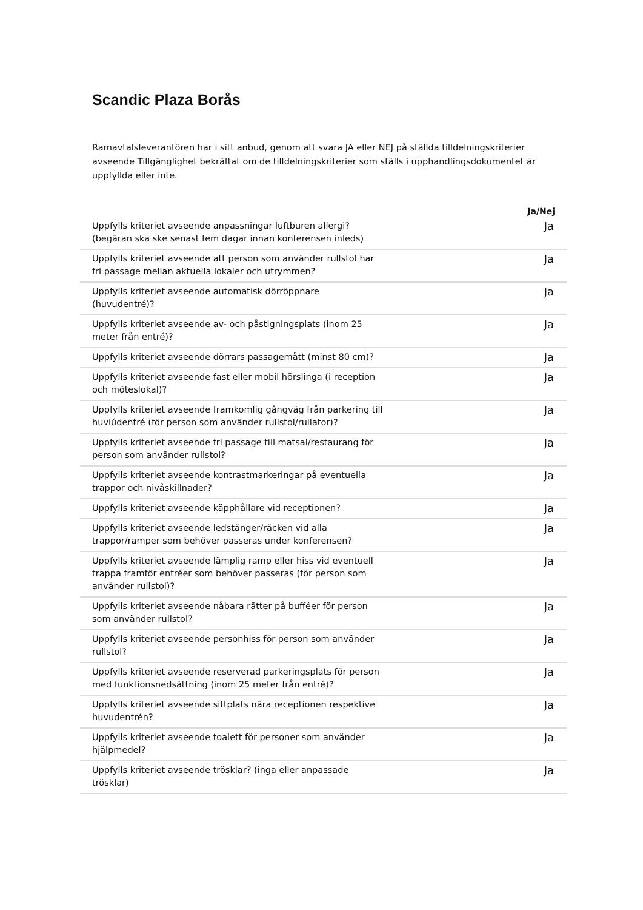Scandic Plaza Borås
Ramavtalsleverantören har i sitt anbud, genom att svara JA eller NEJ på ställda tilldelningskriterier avseende Tillgänglighet bekräftat om de tilldelningskriterier som ställs i upphandlingsdokumentet är uppfyllda eller inte.
| | | Ja/Nej |
| --- | --- | --- |
| Uppfylls kriteriet avseende anpassningar luftburen allergi? (begäran ska ske senast fem dagar innan konferensen inleds) | | Ja |
| Uppfylls kriteriet avseende att person som använder rullstol har fri passage mellan aktuella lokaler och utrymmen? | | Ja |
| Uppfylls kriteriet avseende automatisk dörröppnare (huvudentré)? | | Ja |
| Uppfylls kriteriet avseende av- och påstigningsplats (inom 25 meter från entré)? | | Ja |
| Uppfylls kriteriet avseende dörrars passagemått (minst 80 cm)? | | Ja |
| Uppfylls kriteriet avseende fast eller mobil hörslinga (i reception och möteslokal)? | | Ja |
| Uppfylls kriteriet avseende framkomlig gångväg från parkering till huviúdentré (för person som använder rullstol/rullator)? | | Ja |
| Uppfylls kriteriet avseende fri passage till matsal/restaurang för person som använder rullstol? | | Ja |
| Uppfylls kriteriet avseende kontrastmarkeringar på eventuella trappor och nivåskillnader? | | Ja |
| Uppfylls kriteriet avseende käpphållare vid receptionen? | | Ja |
| Uppfylls kriteriet avseende ledstänger/räcken vid alla trappor/ramper som behöver passeras under konferensen? | | Ja |
| Uppfylls kriteriet avseende lämplig ramp eller hiss vid eventuell trappa framför entréer som behöver passeras (för person som använder rullstol)? | | Ja |
| Uppfylls kriteriet avseende nåbara rätter på bufféer för person som använder rullstol? | | Ja |
| Uppfylls kriteriet avseende personhiss för person som använder rullstol? | | Ja |
| Uppfylls kriteriet avseende reserverad parkeringsplats för person med funktionsnedsättning (inom 25 meter från entré)? | | Ja |
| Uppfylls kriteriet avseende sittplats nära receptionen respektive huvudentrén? | | Ja |
| Uppfylls kriteriet avseende toalett för personer som använder hjälpmedel? | | Ja |
| Uppfylls kriteriet avseende trösklar? (inga eller anpassade trösklar) | | Ja |